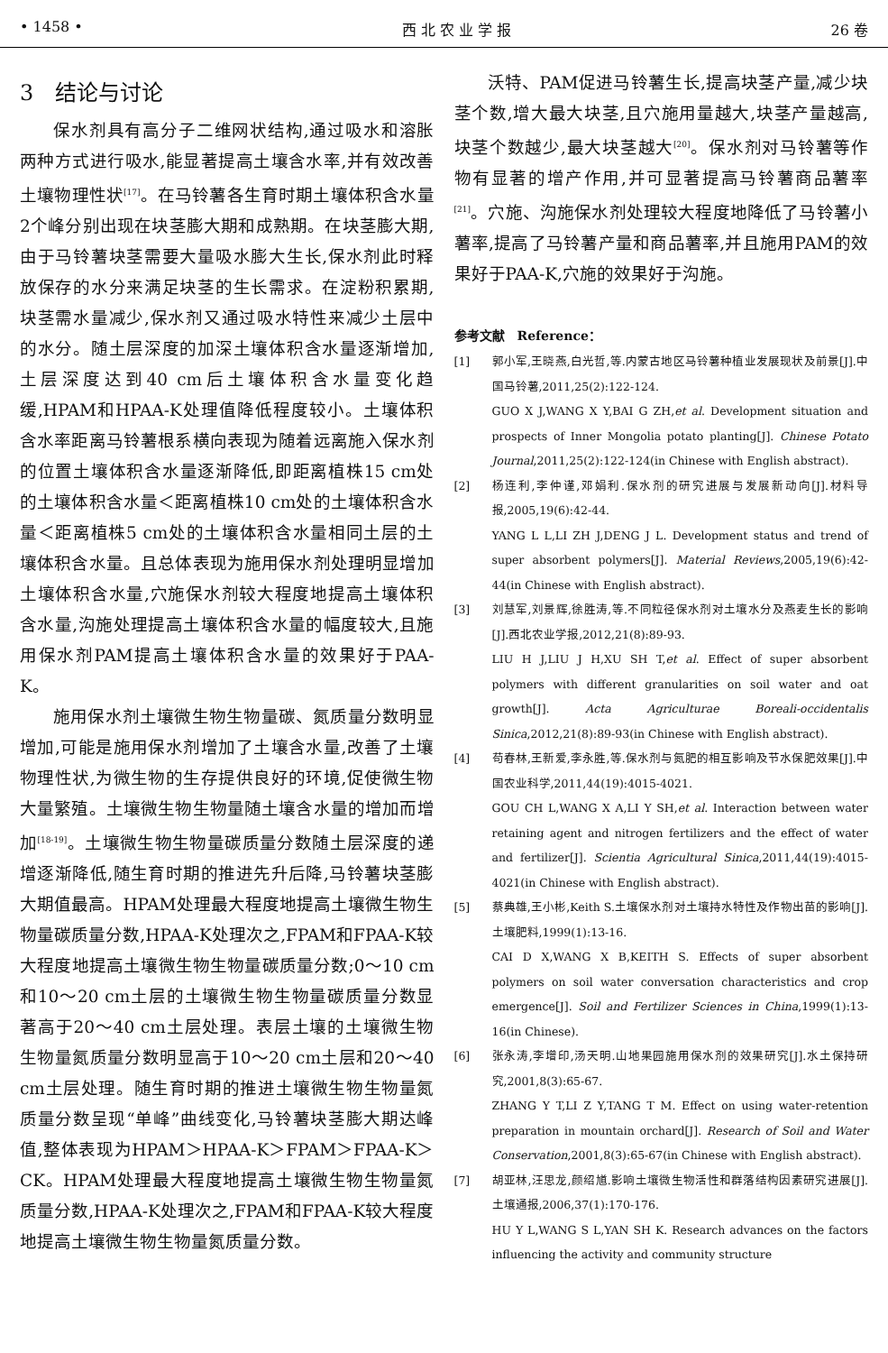• 1458 • 西 北 农 业 学 报 26 卷
3　结论与讨论
保水剂具有高分子二维网状结构,通过吸水和溶胀两种方式进行吸水,能显著提高土壤含水率,并有效改善土壤物理性状<sup>[17]</sup>。在马铃薯各生育时期土壤体积含水量2个峰分别出现在块茎膨大期和成熟期。在块茎膨大期,由于马铃薯块茎需要大量吸水膨大生长,保水剂此时释放保存的水分来满足块茎的生长需求。在淀粉积累期,块茎需水量减少,保水剂又通过吸水特性来减少土层中的水分。随土层深度的加深土壤体积含水量逐渐增加,土层深度达到40 cm后土壤体积含水量变化趋缓,HPAM和HPAA-K处理值降低程度较小。土壤体积含水率距离马铃薯根系横向表现为随着远离施入保水剂的位置土壤体积含水量逐渐降低,即距离植株15 cm处的土壤体积含水量＜距离植株10 cm处的土壤体积含水量＜距离植株5 cm处的土壤体积含水量相同土层的土壤体积含水量。且总体表现为施用保水剂处理明显增加土壤体积含水量,穴施保水剂较大程度地提高土壤体积含水量,沟施处理提高土壤体积含水量的幅度较大,且施用保水剂PAM提高土壤体积含水量的效果好于PAA-K。
施用保水剂土壤微生物生物量碳、氮质量分数明显增加,可能是施用保水剂增加了土壤含水量,改善了土壤物理性状,为微生物的生存提供良好的环境,促使微生物大量繁殖。土壤微生物生物量随土壤含水量的增加而增加<sup>[18-19]</sup>。土壤微生物生物量碳质量分数随土层深度的递增逐渐降低,随生育时期的推进先升后降,马铃薯块茎膨大期值最高。HPAM处理最大程度地提高土壤微生物生物量碳质量分数,HPAA-K处理次之,FPAM和FPAA-K较大程度地提高土壤微生物生物量碳质量分数;0～10 cm和10～20 cm土层的土壤微生物生物量碳质量分数显著高于20～40 cm土层处理。表层土壤的土壤微生物生物量氮质量分数明显高于10～20 cm土层和20～40 cm土层处理。随生育时期的推进土壤微生物生物量氮质量分数呈现“单峰”曲线变化,马铃薯块茎膨大期达峰值,整体表现为HPAM＞HPAA-K＞FPAM＞FPAA-K＞CK。HPAM处理最大程度地提高土壤微生物生物量氮质量分数,HPAA-K处理次之,FPAM和FPAA-K较大程度地提高土壤微生物生物量氮质量分数。
沃特、PAM促进马铃薯生长,提高块茎产量,减少块茎个数,增大最大块茎,且穴施用量越大,块茎产量越高,块茎个数越少,最大块茎越大<sup>[20]</sup>。保水剂对马铃薯等作物有显著的增产作用,并可显著提高马铃薯商品薯率<sup>[21]</sup>。穴施、沟施保水剂处理较大程度地降低了马铃薯小薯率,提高了马铃薯产量和商品薯率,并且施用PAM的效果好于PAA-K,穴施的效果好于沟施。
参考文献　Reference：
[1] 郭小军,王晓燕,白光哲,等.内蒙古地区马铃薯种植业发展现状及前景[J].中国马铃薯,2011,25(2):122-124.
GUO X J,WANG X Y,BAI G ZH,et al. Development situation and prospects of Inner Mongolia potato planting[J]. Chinese Potato Journal,2011,25(2):122-124(in Chinese with English abstract).
[2] 杨连利,李仲谨,邓娟利.保水剂的研究进展与发展新动向[J].材料导报,2005,19(6):42-44.
YANG L L,LI ZH J,DENG J L. Development status and trend of super absorbent polymers[J]. Material Reviews,2005,19(6):42-44(in Chinese with English abstract).
[3] 刘慧军,刘景辉,徐胜涛,等.不同粒径保水剂对土壤水分及燕麦生长的影响[J].西北农业学报,2012,21(8):89-93.
LIU H J,LIU J H,XU SH T,et al. Effect of super absorbent polymers with different granularities on soil water and oat growth[J]. Acta Agriculturae Boreali-occidentalis Sinica,2012,21(8):89-93(in Chinese with English abstract).
[4] 苟春林,王新爱,李永胜,等.保水剂与氮肥的相互影响及节水保肥效果[J].中国农业科学,2011,44(19):4015-4021.
GOU CH L,WANG X A,LI Y SH,et al. Interaction between water retaining agent and nitrogen fertilizers and the effect of water and fertilizer[J]. Scientia Agricultural Sinica,2011,44(19):4015-4021(in Chinese with English abstract).
[5] 蔡典雄,王小彬,Keith S.土壤保水剂对土壤持水特性及作物出苗的影响[J].土壤肥料,1999(1):13-16.
CAI D X,WANG X B,KEITH S. Effects of super absorbent polymers on soil water conversation characteristics and crop emergence[J]. Soil and Fertilizer Sciences in China,1999(1):13-16(in Chinese).
[6] 张永涛,李增印,汤天明.山地果园施用保水剂的效果研究[J].水土保持研究,2001,8(3):65-67.
ZHANG Y T,LI Z Y,TANG T M. Effect on using water-retention preparation in mountain orchard[J]. Research of Soil and Water Conservation,2001,8(3):65-67(in Chinese with English abstract).
[7] 胡亚林,汪思龙,颜绍馗.影响土壤微生物活性和群落结构因素研究进展[J].土壤通报,2006,37(1):170-176.
HU Y L,WANG S L,YAN SH K. Research advances on the factors influencing the activity and community structure